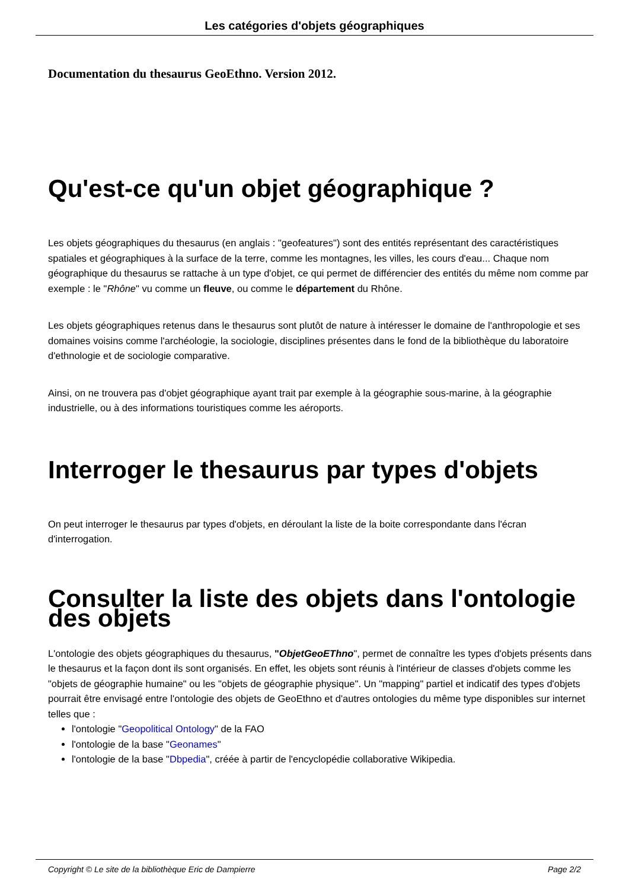Les catégories d'objets géographiques
Documentation du thesaurus GeoEthno. Version 2012.
Qu'est-ce qu'un objet géographique ?
Les objets géographiques du thesaurus (en anglais : "geofeatures") sont des entités représentant des caractéristiques spatiales et géographiques à la surface de la terre, comme les montagnes, les villes, les cours d'eau... Chaque nom géographique du thesaurus se rattache à un type d'objet, ce qui permet de différencier des entités du même nom comme par exemple : le "Rhône" vu comme un fleuve, ou comme le département du Rhône.
Les objets géographiques retenus dans le thesaurus sont plutôt de nature à intéresser le domaine de l'anthropologie et ses domaines voisins comme l'archéologie, la sociologie, disciplines présentes dans le fond de la bibliothèque du laboratoire d'ethnologie et de sociologie comparative.
Ainsi, on ne trouvera pas d'objet géographique ayant trait par exemple à la géographie sous-marine, à la géographie industrielle, ou à des informations touristiques comme les aéroports.
Interroger le thesaurus par types d'objets
On peut interroger le thesaurus par types d'objets, en déroulant la liste de la boite correspondante dans l'écran d'interrogation.
Consulter la liste des objets dans l'ontologie des objets
L'ontologie des objets géographiques du thesaurus, "ObjetGeoEThno", permet de connaître les types d'objets présents dans le thesaurus et la façon dont ils sont organisés. En effet, les objets sont réunis à l'intérieur de classes d'objets comme les "objets de géographie humaine" ou les "objets de géographie physique". Un "mapping" partiel et indicatif des types d'objets pourrait être envisagé entre l'ontologie des objets de GeoEthno et d'autres ontologies du même type disponibles sur internet telles que :
l'ontologie "Geopolitical Ontology" de la FAO
l'ontologie de la base "Geonames"
l'ontologie de la base "Dbpedia", créée à partir de l'encyclopédie collaborative Wikipedia.
Copyright © Le site de la bibliothèque Eric de Dampierre Page 2/2